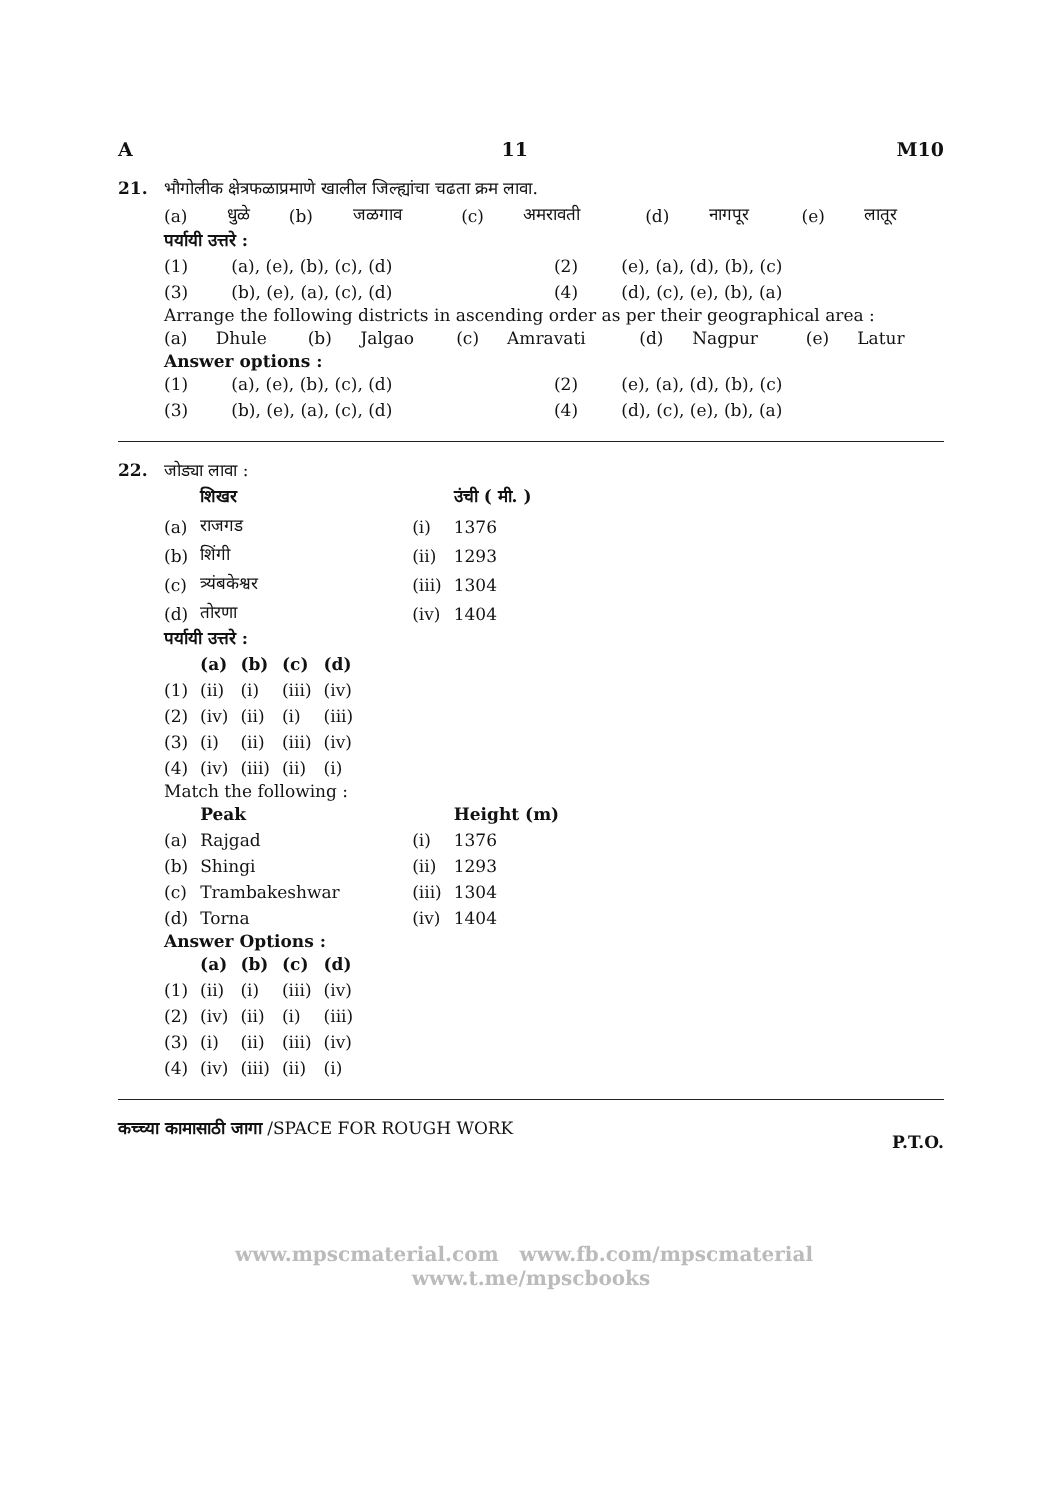A 11 M10
21. भौगोलीक क्षेत्रफळाप्रमाणे खालील जिल्ह्यांचा चढता क्रम लावा.
| (a) | धुळे | (b) | जळगाव | (c) | अमरावती | (d) | नागपूर | (e) | लातूर |
पर्यायी उत्तरे :
| (1) | (a), (e), (b), (c), (d) | (2) | (e), (a), (d), (b), (c) |
| (3) | (b), (e), (a), (c), (d) | (4) | (d), (c), (e), (b), (a) |
Arrange the following districts in ascending order as per their geographical area :
| (a) | Dhule | (b) | Jalgao | (c) | Amravati | (d) | Nagpur | (e) | Latur |
Answer options :
| (1) | (a), (e), (b), (c), (d) | (2) | (e), (a), (d), (b), (c) |
| (3) | (b), (e), (a), (c), (d) | (4) | (d), (c), (e), (b), (a) |
22. जोड्या लावा :
| | शिखर | | उंची ( मी. ) |
| --- | --- | --- | --- |
| (a) | राजगड | (i) | 1376 |
| (b) | शिंगी | (ii) | 1293 |
| (c) | त्र्यंबकेश्वर | (iii) | 1304 |
| (d) | तोरणा | (iv) | 1404 |
पर्यायी उत्तरे :
| | (a) | (b) | (c) | (d) |
| --- | --- | --- | --- | --- |
| (1) | (ii) | (i) | (iii) | (iv) |
| (2) | (iv) | (ii) | (i) | (iii) |
| (3) | (i) | (ii) | (iii) | (iv) |
| (4) | (iv) | (iii) | (ii) | (i) |
Match the following :
| | Peak | | Height (m) |
| --- | --- | --- | --- |
| (a) | Rajgad | (i) | 1376 |
| (b) | Shingi | (ii) | 1293 |
| (c) | Trambakeshwar | (iii) | 1304 |
| (d) | Torna | (iv) | 1404 |
Answer Options :
| | (a) | (b) | (c) | (d) |
| --- | --- | --- | --- | --- |
| (1) | (ii) | (i) | (iii) | (iv) |
| (2) | (iv) | (ii) | (i) | (iii) |
| (3) | (i) | (ii) | (iii) | (iv) |
| (4) | (iv) | (iii) | (ii) | (i) |
कच्च्या कामासाठी जागा /SPACE FOR ROUGH WORK P.T.O.
www.mpscmaterial.com www.fb.com/mpscmaterial www.t.me/mpscbooks